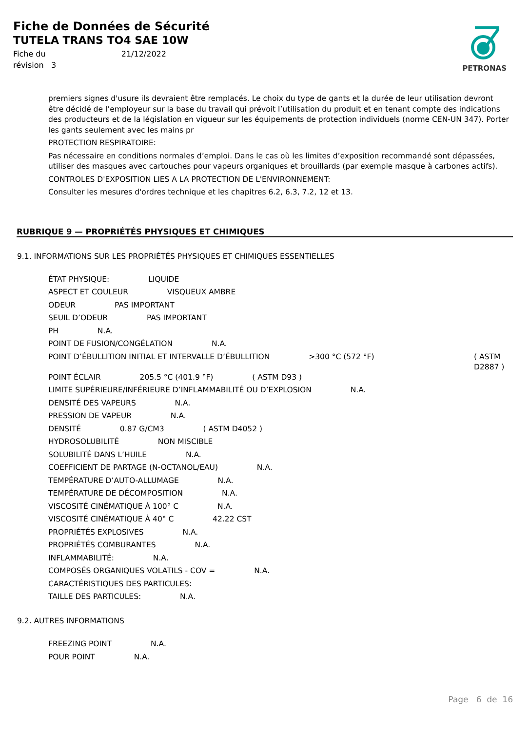Fiche de Données de Sécurité
TUTELA TRANS TO4 SAE 10W
Fiche du 21/12/2022
révision 3
PETRONAS
premiers signes d'usure ils devraient être remplacés. Le choix du type de gants et la durée de leur utilisation devront être décidé de l’employeur sur la base du travail qui prévoit l’utilisation du produit et en tenant compte des indications des producteurs et de la législation en vigueur sur les équipements de protection individuels (norme CEN-UN 347). Porter les gants seulement avec les mains pr
PROTECTION RESPIRATOIRE:
Pas nécessaire en conditions normales d’emploi. Dans le cas où les limites d’exposition recommandé sont dépassées, utiliser des masques avec cartouches pour vapeurs organiques et brouillards (par exemple masque à carbones actifs).
CONTROLES D'EXPOSITION LIES A LA PROTECTION DE L'ENVIRONNEMENT:
Consulter les mesures d'ordres technique et les chapitres 6.2, 6.3, 7.2, 12 et 13.
RUBRIQUE 9 — PROPRIÉTÉS PHYSIQUES ET CHIMIQUES
9.1. INFORMATIONS SUR LES PROPRIÉTÉS PHYSIQUES ET CHIMIQUES ESSENTIELLES
ÉTAT PHYSIQUE: LIQUIDE
ASPECT ET COULEUR VISQUEUX AMBRE
ODEUR PAS IMPORTANT
SEUIL D’ODEUR PAS IMPORTANT
PH N.A.
POINT DE FUSION/CONGÉLATION N.A.
POINT D’ÉBULLITION INITIAL ET INTERVALLE D’ÉBULLITION >300 °C (572 °F) ( ASTM D2887 )
POINT ÉCLAIR 205.5 °C (401.9 °F) ( ASTM D93 )
LIMITE SUPÉRIEURE/INFÉRIEURE D’INFLAMMABILITÉ OU D’EXPLOSION N.A.
DENSITÉ DES VAPEURS N.A.
PRESSION DE VAPEUR N.A.
DENSITÉ 0.87 G/CM3 ( ASTM D4052 )
HYDROSOLUBILITÉ NON MISCIBLE
SOLUBILITÉ DANS L’HUILE N.A.
COEFFICIENT DE PARTAGE (N-OCTANOL/EAU) N.A.
TEMPÉRATURE D’AUTO-ALLUMAGE N.A.
TEMPÉRATURE DE DÉCOMPOSITION N.A.
VISCOSITÉ CINÉMATIQUE À 100° C N.A.
VISCOSITÉ CINÉMATIQUE À 40° C 42.22 CST
PROPRIÉTÉS EXPLOSIVES N.A.
PROPRIÉTÉS COMBURANTES N.A.
INFLAMMABILITÉ: N.A.
COMPOSÉS ORGANIQUES VOLATILS - COV = N.A.
CARACTÉRISTIQUES DES PARTICULES:
TAILLE DES PARTICULES: N.A.
9.2. AUTRES INFORMATIONS
FREEZING POINT N.A.
POUR POINT N.A.
Page 6 de 16